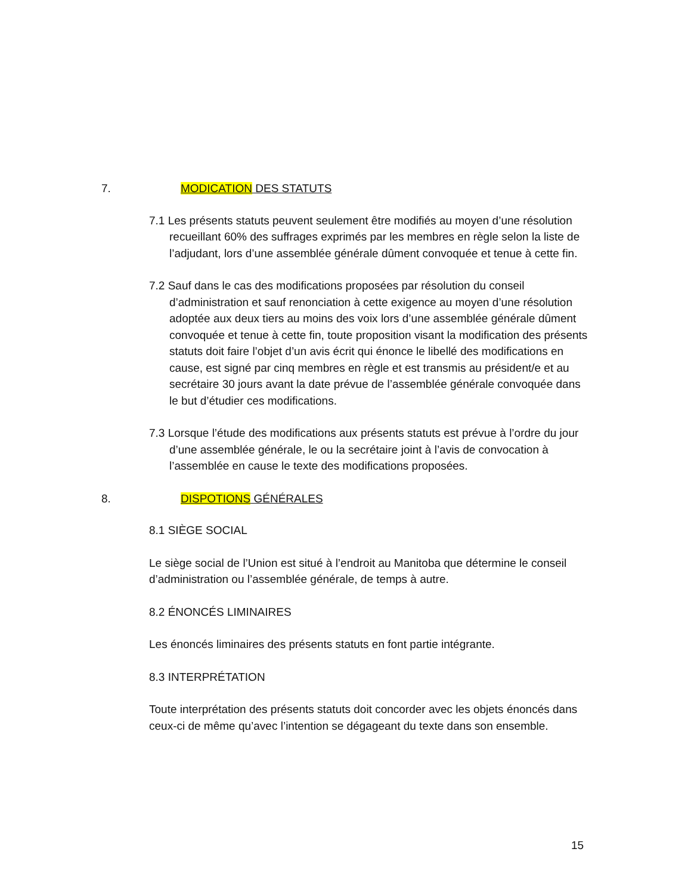7. MODICATION DES STATUTS
7.1 Les présents statuts peuvent seulement être modifiés au moyen d’une résolution recueillant 60% des suffrages exprimés par les membres en règle selon la liste de l’adjudant, lors d’une assemblée générale dûment convoquée et tenue à cette fin.
7.2 Sauf dans le cas des modifications proposées par résolution du conseil d’administration et sauf renonciation à cette exigence au moyen d’une résolution adoptée aux deux tiers au moins des voix lors d’une assemblée générale dûment convoquée et tenue à cette fin, toute proposition visant la modification des présents statuts doit faire l’objet d’un avis écrit qui énonce le libellé des modifications en cause, est signé par cinq membres en règle et est transmis au président/e et au secrétaire 30 jours avant la date prévue de l’assemblée générale convoquée dans le but d’étudier ces modifications.
7.3 Lorsque l’étude des modifications aux présents statuts est prévue à l’ordre du jour d’une assemblée générale, le ou la secrétaire joint à l’avis de convocation à l’assemblée en cause le texte des modifications proposées.
8. DISPOTIONS GÉNÉRALES
8.1 SIÈGE SOCIAL
Le siège social de l’Union est situé à l’endroit au Manitoba que détermine le conseil d’administration ou l’assemblée générale, de temps à autre.
8.2 ÉNONCÉS LIMINAIRES
Les énoncés liminaires des présents statuts en font partie intégrante.
8.3 INTERPRÉTATION
Toute interprétation des présents statuts doit concorder avec les objets énoncés dans ceux-ci de même qu’avec l’intention se dégageant du texte dans son ensemble.
15